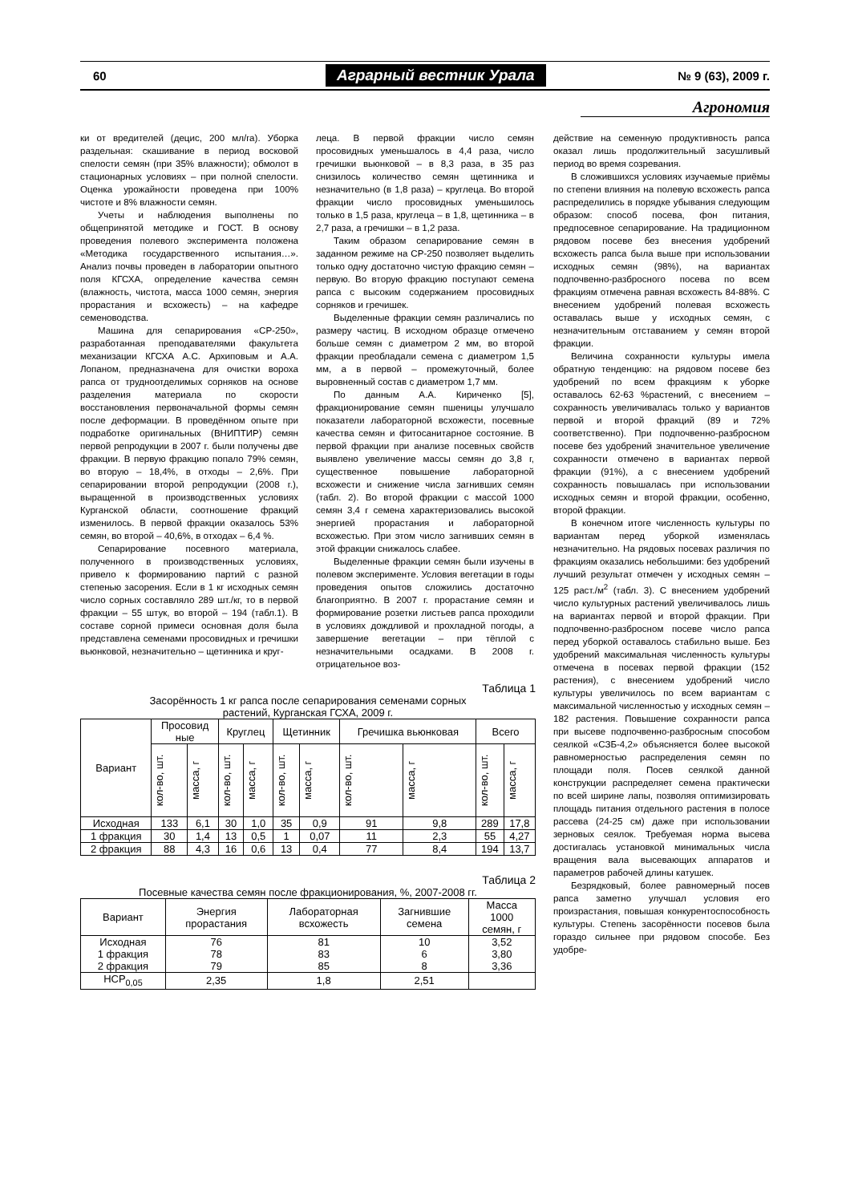60 Аграрный вестник Урала № 9 (63), 2009 г.
Агрономия
ки от вредителей (децис, 200 мл/га). Уборка раздельная: скашивание в период восковой спелости семян (при 35% влажности); обмолот в стационарных условиях – при полной спелости. Оценка урожайности проведена при 100% чистоте и 8% влажности семян.
Учеты и наблюдения выполнены по общепринятой методике и ГОСТ. В основу проведения полевого эксперимента положена «Методика государственного испытания…». Анализ почвы проведен в лаборатории опытного поля КГСХА, определение качества семян (влажность, чистота, масса 1000 семян, энергия прорастания и всхожесть) – на кафедре семеноводства.
Машина для сепарирования «СР-250», разработанная преподавателями факультета механизации КГСХА А.С. Архиповым и А.А. Лопаном, предназначена для очистки вороха рапса от трудноотделимых сорняков на основе разделения материала по скорости восстановления первоначальной формы семян после деформации. В проведённом опыте при подработке оригинальных (ВНИПТИР) семян первой репродукции в 2007 г. были получены две фракции. В первую фракцию попало 79% семян, во вторую – 18,4%, в отходы – 2,6%. При сепарировании второй репродукции (2008 г.), выращенной в производственных условиях Курганской области, соотношение фракций изменилось. В первой фракции оказалось 53% семян, во второй – 40,6%, в отходах – 6,4 %.
Сепарирование посевного материала, полученного в производственных условиях, привело к формированию партий с разной степенью засорения. Если в 1 кг исходных семян число сорных составляло 289 шт./кг, то в первой фракции – 55 штук, во второй – 194 (табл.1). В составе сорной примеси основная доля была представлена семенами просовидных и гречишки вьюнковой, незначительно – щетинника и круг-
леца. В первой фракции число семян просовидных уменьшалось в 4,4 раза, число гречишки вьюнковой – в 8,3 раза, в 35 раз снизилось количество семян щетинника и незначительно (в 1,8 раза) – круглеца. Во второй фракции число просовидных уменьшилось только в 1,5 раза, круглеца – в 1,8, щетинника – в 2,7 раза, а гречишки – в 1,2 раза.
Таким образом сепарирование семян в заданном режиме на СР-250 позволяет выделить только одну достаточно чистую фракцию семян – первую. Во вторую фракцию поступают семена рапса с высоким содержанием просовидных сорняков и гречишек.
Выделенные фракции семян различались по размеру частиц. В исходном образце отмечено больше семян с диаметром 2 мм, во второй фракции преобладали семена с диаметром 1,5 мм, а в первой – промежуточный, более выровненный состав с диаметром 1,7 мм.
По данным А.А. Кириченко [5], фракционирование семян пшеницы улучшало показатели лабораторной всхожести, посевные качества семян и фитосанитарное состояние. В первой фракции при анализе посевных свойств выявлено увеличение массы семян до 3,8 г, существенное повышение лабораторной всхожести и снижение числа загнивших семян (табл. 2). Во второй фракции с массой 1000 семян 3,4 г семена характеризовались высокой энергией прорастания и лабораторной всхожестью. При этом число загнивших семян в этой фракции снижалось слабее.
Выделенные фракции семян были изучены в полевом эксперименте. Условия вегетации в годы проведения опытов сложились достаточно благоприятно. В 2007 г. прорастание семян и формирование розетки листьев рапса проходили в условиях дождливой и прохладной погоды, а завершение вегетации – при тёплой с незначительными осадками. В 2008 г. отрицательное воз-
Таблица 1
Засорённость 1 кг рапса после сепарирования семенами сорных
растений, Курганская ГСХА, 2009 г.
| Вариант | Просовид ные | | Круглец | | Щетинник | | Гречишка вьюнковая | | Всего | |
| --- | --- | --- | --- | --- | --- | --- | --- | --- | --- | --- |
| | кол-во, шт. | масса, г | кол-во, шт. | масса, г | кол-во, шт. | масса, г | кол-во, шт. | масса, г | кол-во, шт. | масса, г |
| Исходная | 133 | 6,1 | 30 | 1,0 | 35 | 0,9 | 91 | 9,8 | 289 | 17,8 |
| 1 фракция | 30 | 1,4 | 13 | 0,5 | 1 | 0,07 | 11 | 2,3 | 55 | 4,27 |
| 2 фракция | 88 | 4,3 | 16 | 0,6 | 13 | 0,4 | 77 | 8,4 | 194 | 13,7 |
Таблица 2
Посевные качества семян после фракционирования, %, 2007-2008 гг.
| Вариант | Энергия прорастания | Лабораторная всхожесть | Загнившие семена | Масса 1000 семян, г |
| --- | --- | --- | --- | --- |
| Исходная 1 фракция 2 фракция | 76 78 79 | 81 83 85 | 10 6 8 | 3,52 3,80 3,36 |
| НСР<sub>0,05</sub> | 2,35 | 1,8 | 2,51 | |
действие на семенную продуктивность рапса оказал лишь продолжительный засушливый период во время созревания.
В сложившихся условиях изучаемые приёмы по степени влияния на полевую всхожесть рапса распределились в порядке убывания следующим образом: способ посева, фон питания, предпосевное сепарирование. На традиционном рядовом посеве без внесения удобрений всхожесть рапса была выше при использовании исходных семян (98%), на вариантах подпочвенно-разбросного посева по всем фракциям отмечена равная всхожесть 84-88%. С внесением удобрений полевая всхожесть оставалась выше у исходных семян, с незначительным отставанием у семян второй фракции.
Величина сохранности культуры имела обратную тенденцию: на рядовом посеве без удобрений по всем фракциям к уборке оставалось 62-63 %растений, с внесением – сохранность увеличивалась только у вариантов первой и второй фракций (89 и 72% соответственно). При подпочвенно-разбросном посеве без удобрений значительное увеличение сохранности отмечено в вариантах первой фракции (91%), а с внесением удобрений сохранность повышалась при использовании исходных семян и второй фракции, особенно, второй фракции.
В конечном итоге численность культуры по вариантам перед уборкой изменялась незначительно. На рядовых посевах различия по фракциям оказались небольшими: без удобрений лучший результат отмечен у исходных семян – 125 раст./м<sup>2</sup> (табл. 3). С внесением удобрений число культурных растений увеличивалось лишь на вариантах первой и второй фракции. При подпочвенно-разбросном посеве число рапса перед уборкой оставалось стабильно выше. Без удобрений максимальная численность культуры отмечена в посевах первой фракции (152 растения), с внесением удобрений число культуры увеличилось по всем вариантам с максимальной численностью у исходных семян – 182 растения. Повышение сохранности рапса при высеве подпочвенно-разбросным способом сеялкой «СЗБ-4,2» объясняется более высокой равномерностью распределения семян по площади поля. Посев сеялкой данной конструкции распределяет семена практически по всей ширине лапы, позволяя оптимизировать площадь питания отдельного растения в полосе рассева (24-25 см) даже при использовании зерновых сеялок. Требуемая норма высева достигалась установкой минимальных числа вращения вала высевающих аппаратов и параметров рабочей длины катушек.
Безрядковый, более равномерный посев рапса заметно улучшал условия его произрастания, повышая конкурентоспособность культуры. Степень засорённости посевов была гораздо сильнее при рядовом способе. Без удобре-